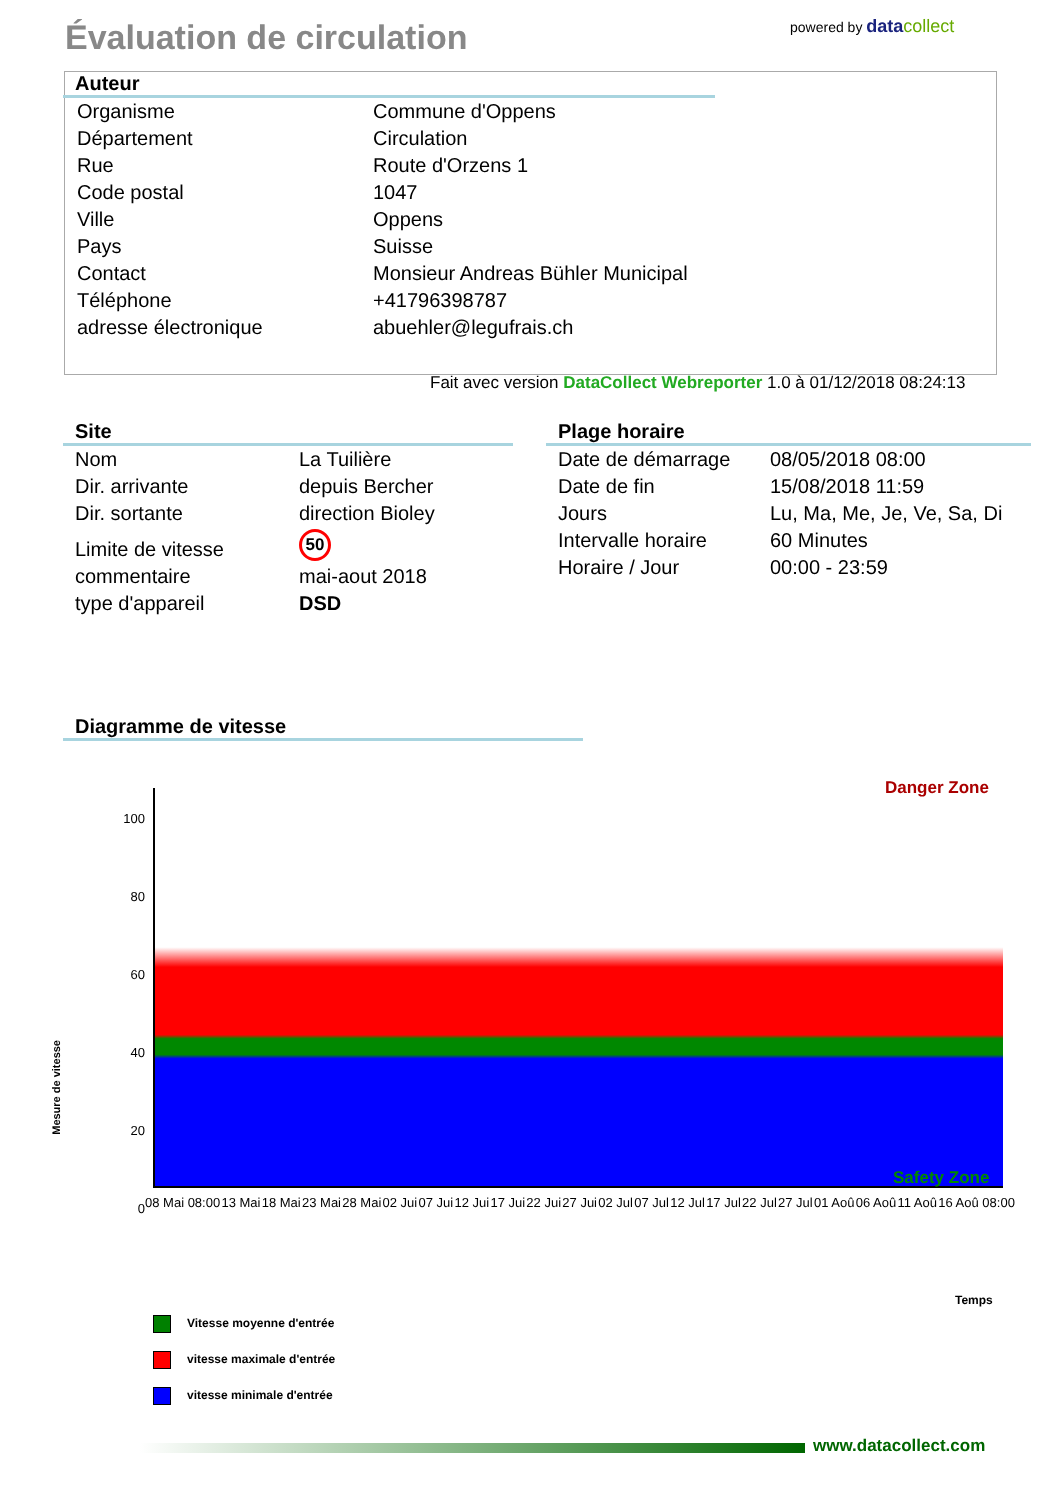Évaluation de circulation powered by data collect
Auteur
| Organisme | Commune d'Oppens |
| Département | Circulation |
| Rue | Route d'Orzens 1 |
| Code postal | 1047 |
| Ville | Oppens |
| Pays | Suisse |
| Contact | Monsieur Andreas Bühler Municipal |
| Téléphone | +41796398787 |
| adresse électronique | abuehler@legufrais.ch |
Fait avec version DataCollect Webreporter 1.0 à 01/12/2018 08:24:13
Site
| Nom | La Tuilière |
| Dir. arrivante | depuis Bercher |
| Dir. sortante | direction Bioley |
| Limite de vitesse | 50 |
| commentaire | mai-aout 2018 |
| type d'appareil | DSD |
Plage horaire
| Date de démarrage | 08/05/2018 08:00 |
| Date de fin | 15/08/2018 11:59 |
| Jours | Lu, Ma, Me, Je, Ve, Sa, Di |
| Intervalle horaire | 60 Minutes |
| Horaire / Jour | 00:00 - 23:59 |
Diagramme de vitesse
Mesure de vitesse
100 80 60 40 20 0
Danger Zone
Safety Zone
08 Mai 08:00 13 Mai 18 Mai 23 Mai 28 Mai 02 Jui 07 Jui 12 Jui 17 Jui 22 Jui 27 Jui 02 Jul 07 Jul 12 Jul 17 Jul 22 Jul 27 Jul 01 Aoû 06 Aoû 11 Aoû 16 Aoû 08:00
Temps
Vitesse moyenne d'entrée
vitesse maximale d'entrée
vitesse minimale d'entrée
www.datacollect.com